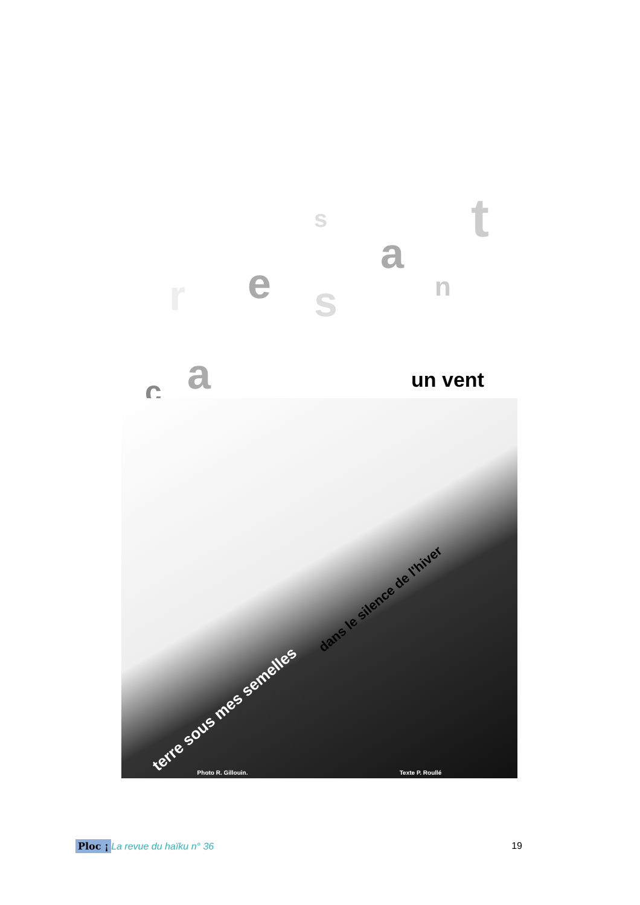c a
r e s
s
a
n
t
Photo R. Gillouin. Texte P. Roullé
un vent
dans le silence de l'hiver
terre sous mes semelles
Ploc ¡ La revue du haïku n° 36 19